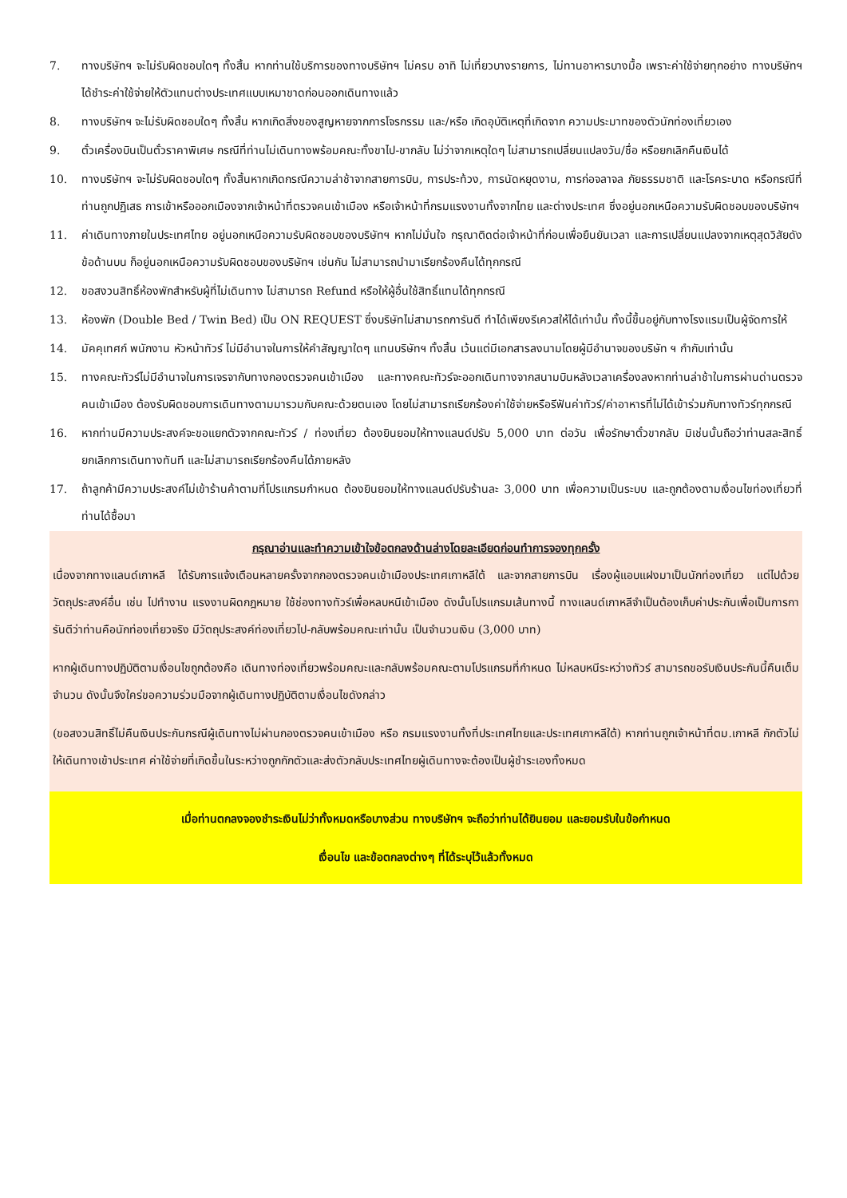7. ทางบริษัทฯ จะไม่รับผิดชอบใดๆ ทั้งสิ้น หากท่านใช้บริการของทางบริษัทฯ ไม่ครบ อาทิ ไม่เที่ยวบางรายการ, ไม่ทานอาหารบางมื้อ เพราะค่าใช้จ่ายทุกอย่าง ทางบริษัทฯ ได้ชำระค่าใช้จ่ายให้ตัวแทนต่างประเทศแบบเหมาขาดก่อนออกเดินทางแล้ว
8. ทางบริษัทฯ จะไม่รับผิดชอบใดๆ ทั้งสิ้น หากเกิดสิ่งของสูญหายจากการโจรกรรม และ/หรือ เกิดอุบัติเหตุที่เกิดจาก ความประมาทของตัวนักท่องเที่ยวเอง
9. ตั๋วเครื่องบินเป็นตั๋วราคาพิเศษ กรณีที่ท่านไม่เดินทางพร้อมคณะทั้งขาไป-ขากลับ ไม่ว่าจากเหตุใดๆ ไม่สามารถเปลี่ยนแปลงวัน/ชื่อ หรือยกเลิกคืนเงินได้
10. ทางบริษัทฯ จะไม่รับผิดชอบใดๆ ทั้งสิ้นหากเกิดกรณีความล่าช้าจากสายการบิน, การประท้วง, การนัดหยุดงาน, การก่อจลาจล ภัยธรรมชาติ และโรคระบาด หรือกรณีที่ท่านถูกปฏิเสธ การเข้าหรือออกเมืองจากเจ้าหน้าที่ตรวจคนเข้าเมือง หรือเจ้าหน้าที่กรมแรงงานทั้งจากไทย และต่างประเทศ ซึ่งอยู่นอกเหนือความรับผิดชอบของบริษัทฯ
11. ค่าเดินทางภายในประเทศไทย อยู่นอกเหนือความรับผิดชอบของบริษัทฯ หากไม่มั่นใจ กรุณาติดต่อเจ้าหน้าที่ก่อนเพื่อยืนยันเวลา และการเปลี่ยนแปลงจากเหตุสุดวิสัยดังข้อด้านบน ก็อยู่นอกเหนือความรับผิดชอบของบริษัทฯ เช่นกัน ไม่สามารถนำมาเรียกร้องคืนได้ทุกกรณี
12. ขอสงวนสิทธิ์ห้องพักสำหรับผู้ที่ไม่เดินทาง ไม่สามารถ Refund หรือให้ผู้อื่นใช้สิทธิ์แทนได้ทุกกรณี
13. ห้องพัก (Double Bed / Twin Bed) เป็น ON REQUEST ซึ่งบริษัทไม่สามารถการันตี ทำได้เพียงรีเควสให้ได้เท่านั้น ทั้งนี้ขึ้นอยู่กับทางโรงแรมเป็นผู้จัดการให้
14. มัคคุเทศก์ พนักงาน หัวหน้าทัวร์ ไม่มีอำนาจในการให้คำสัญญาใดๆ แทนบริษัทฯ ทั้งสิ้น เว้นแต่มีเอกสารลงนามโดยผู้มีอำนาจของบริษัท ฯ กำกับเท่านั้น
15. ทางคณะทัวร์ไม่มีอำนาจในการเจรจากับทางกองตรวจคนเข้าเมือง และทางคณะทัวร์จะออกเดินทางจากสนามบินหลังเวลาเครื่องลงหากท่านล่าช้าในการผ่านด่านตรวจคนเข้าเมือง ต้องรับผิดชอบการเดินทางตามมารวมกับคณะด้วยตนเอง โดยไม่สามารถเรียกร้องค่าใช้จ่ายหรือรีฟันค่าทัวร์/ค่าอาหารที่ไม่ได้เข้าร่วมกับทางทัวร์ทุกกรณี
16. หากท่านมีความประสงค์จะขอแยกตัวจากคณะทัวร์ / ท่องเที่ยว ต้องยินยอมให้ทางแลนด์ปรับ 5,000 บาท ต่อวัน เพื่อรักษาตั๋วขากลับ มิเช่นนั้นถือว่าท่านสละสิทธิ์ยกเลิกการเดินทางทันที และไม่สามารถเรียกร้องคืนได้ภายหลัง
17. ถ้าลูกค้ามีความประสงค์ไม่เข้าร้านค้าตามที่โปรแกรมกำหนด ต้องยินยอมให้ทางแลนด์ปรับร้านละ 3,000 บาท เพื่อความเป็นระบบ และถูกต้องตามเงื่อนไขท่องเที่ยวที่ท่านได้ซื้อมา
กรุณาอ่านและทำความเข้าใจข้อตกลงด้านล่างโดยละเอียดก่อนทำการจองทุกครั้ง
เนื่องจากทางแลนด์เกาหลี ได้รับการแจ้งเตือนหลายครั้งจากกองตรวจคนเข้าเมืองประเทศเกาหลีใต้ และจากสายการบิน เรื่องผู้แอบแฝงมาเป็นนักท่องเที่ยว แต่ไปด้วยวัตถุประสงค์อื่น เช่น ไปทำงาน แรงงานผิดกฎหมาย ใช้ช่องทางทัวร์เพื่อหลบหนีเข้าเมือง ดังนั้นโปรแกรมเส้นทางนี้ ทางแลนด์เกาหลีจำเป็นต้องเก็บค่าประกันเพื่อเป็นการการันตีว่าท่านคือนักท่องเที่ยวจริง มีวัตถุประสงค์ท่องเที่ยวไป-กลับพร้อมคณะเท่านั้น เป็นจำนวนเงิน (3,000 บาท)
หากผู้เดินทางปฏิบัติตามเงื่อนไขถูกต้องคือ เดินทางท่องเที่ยวพร้อมคณะและกลับพร้อมคณะตามโปรแกรมที่กำหนด ไม่หลบหนีระหว่างทัวร์ สามารถขอรับเงินประกันนี้คืนเต็มจำนวน ดังนั้นจึงใคร่ขอความร่วมมือจากผู้เดินทางปฏิบัติตามเงื่อนไขดังกล่าว
(ขอสงวนสิทธิ์ไม่คืนเงินประกันกรณีผู้เดินทางไม่ผ่านกองตรวจคนเข้าเมือง หรือ กรมแรงงานทั้งที่ประเทศไทยและประเทศเกาหลีใต้) หากท่านถูกเจ้าหน้าที่ตม.เกาหลี กักตัวไม่ให้เดินทางเข้าประเทศ ค่าใช้จ่ายที่เกิดขึ้นในระหว่างถูกกักตัวและส่งตัวกลับประเทศไทยผู้เดินทางจะต้องเป็นผู้ชำระเองทั้งหมด
เมื่อท่านตกลงจองชำระเงินไม่ว่าทั้งหมดหรือบางส่วน ทางบริษัทฯ จะถือว่าท่านได้ยินยอม และยอมรับในข้อกำหนด
เงื่อนไข และข้อตกลงต่างๆ ที่ได้ระบุไว้แล้วทั้งหมด